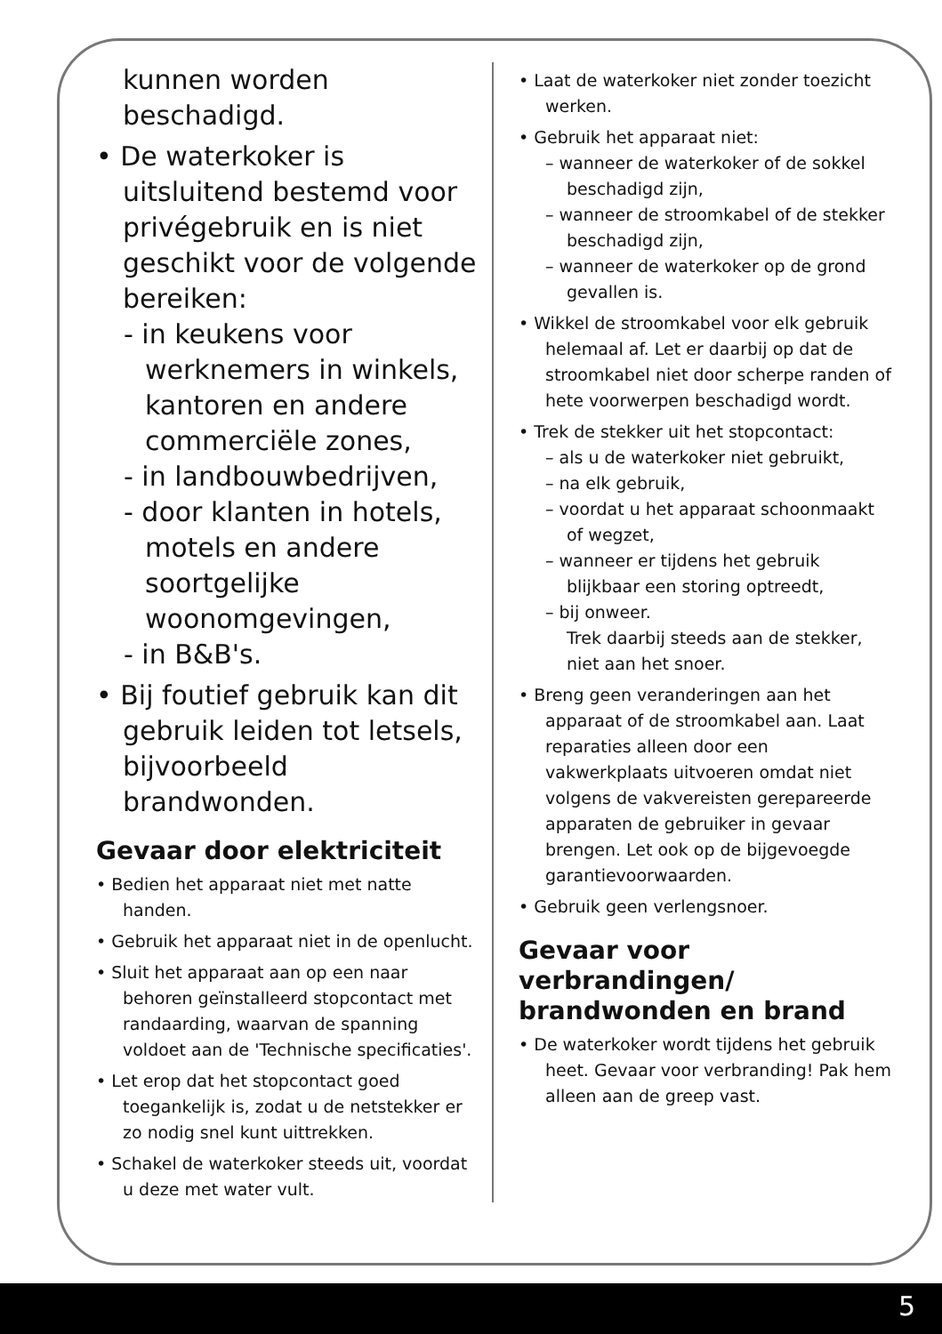kunnen worden beschadigd.
• De waterkoker is uitsluitend bestemd voor privégebruik en is niet geschikt voor de volgende bereiken:
- in keukens voor werknemers in winkels, kantoren en andere commerciële zones,
- in landbouwbedrijven,
- door klanten in hotels, motels en andere soortgelijke woonomgevingen,
- in B&B's.
• Bij foutief gebruik kan dit gebruik leiden tot letsels, bijvoorbeeld brandwonden.
Gevaar door elektriciteit
• Bedien het apparaat niet met natte handen.
• Gebruik het apparaat niet in de openlucht.
• Sluit het apparaat aan op een naar behoren geïnstalleerd stopcontact met randaarding, waarvan de spanning voldoet aan de 'Technische specificaties'.
• Let erop dat het stopcontact goed toegankelijk is, zodat u de netstekker er zo nodig snel kunt uittrekken.
• Schakel de waterkoker steeds uit, voordat u deze met water vult.
• Laat de waterkoker niet zonder toezicht werken.
• Gebruik het apparaat niet:
– wanneer de waterkoker of de sokkel beschadigd zijn,
– wanneer de stroomkabel of de stekker beschadigd zijn,
– wanneer de waterkoker op de grond gevallen is.
• Wikkel de stroomkabel voor elk gebruik helemaal af. Let er daarbij op dat de stroomkabel niet door scherpe randen of hete voorwerpen beschadigd wordt.
• Trek de stekker uit het stopcontact:
– als u de waterkoker niet gebruikt,
– na elk gebruik,
– voordat u het apparaat schoonmaakt of wegzet,
– wanneer er tijdens het gebruik blijkbaar een storing optreedt,
– bij onweer.
Trek daarbij steeds aan de stekker, niet aan het snoer.
• Breng geen veranderingen aan het apparaat of de stroomkabel aan. Laat reparaties alleen door een vakwerkplaats uitvoeren omdat niet volgens de vakvereisten gerepareerde apparaten de gebruiker in gevaar brengen. Let ook op de bijgevoegde garantievoorwaarden.
• Gebruik geen verlengsnoer.
Gevaar voor verbrandingen/ brandwonden en brand
• De waterkoker wordt tijdens het gebruik heet. Gevaar voor verbranding! Pak hem alleen aan de greep vast.
5